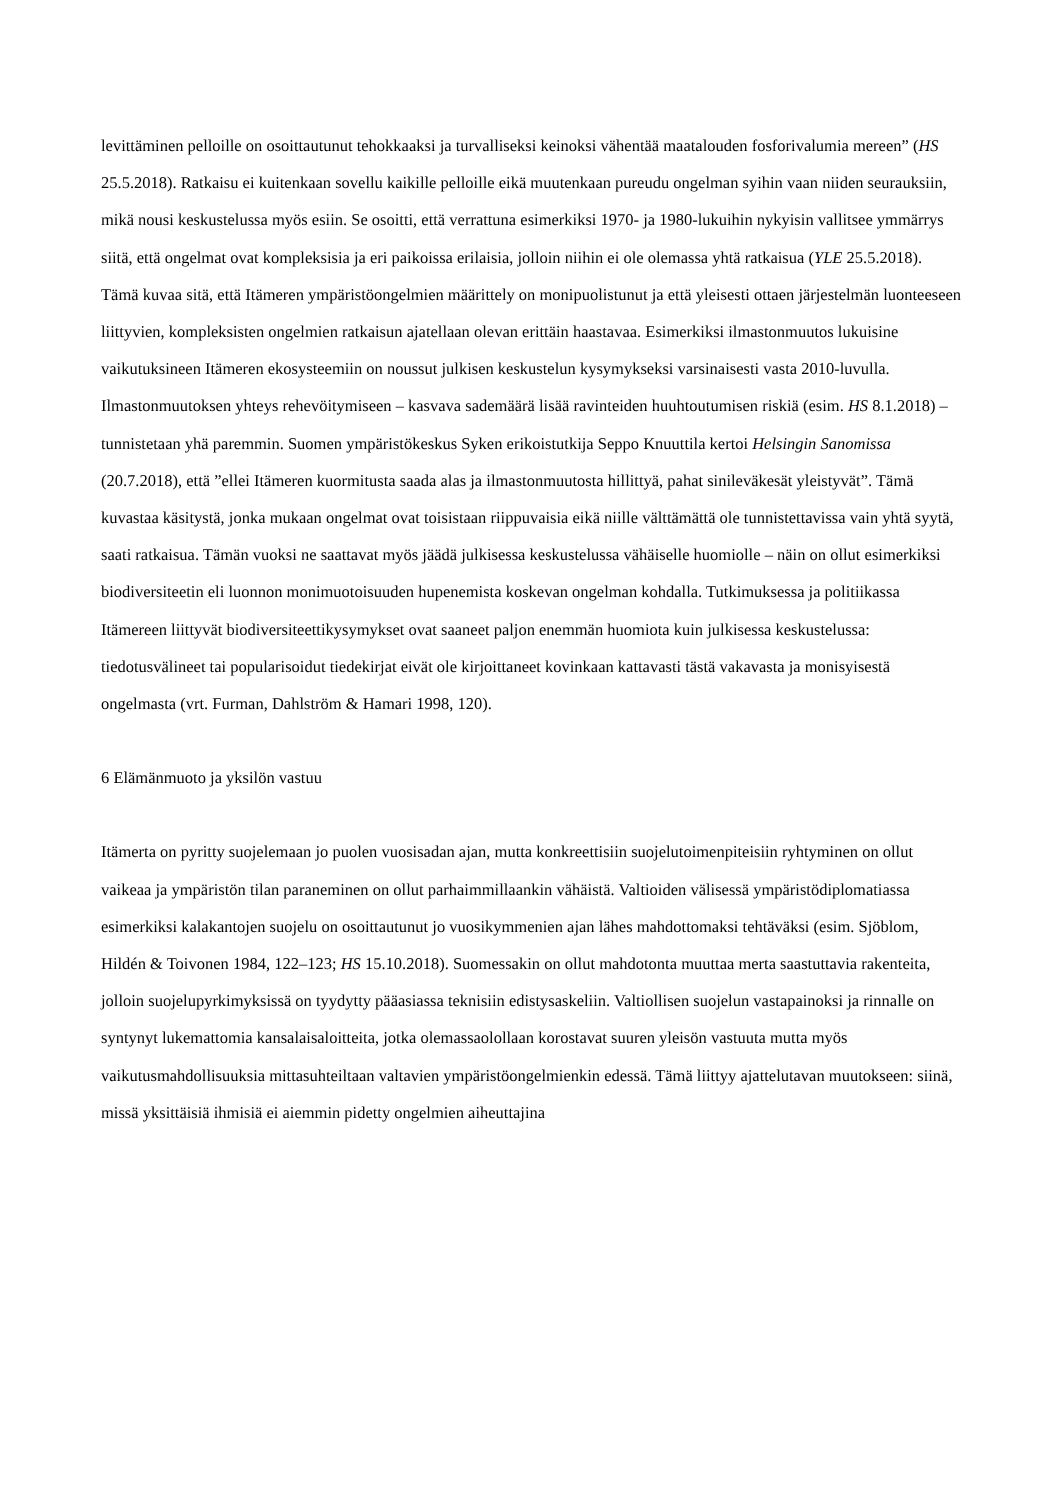levittäminen pelloille on osoittautunut tehokkaaksi ja turvalliseksi keinoksi vähentää maatalouden fosforivalumia mereen” (HS 25.5.2018). Ratkaisu ei kuitenkaan sovellu kaikille pelloille eikä muutenkaan pureudu ongelman syihin vaan niiden seurauksiin, mikä nousi keskustelussa myös esiin. Se osoitti, että verrattuna esimerkiksi 1970- ja 1980-lukuihin nykyisin vallitsee ymmärrys siitä, että ongelmat ovat kompleksisia ja eri paikoissa erilaisia, jolloin niihin ei ole olemassa yhtä ratkaisua (YLE 25.5.2018).
Tämä kuvaa sitä, että Itämeren ympäristöongelmien määrittely on monipuolistunut ja että yleisesti ottaen järjestelmän luonteeseen liittyvien, kompleksisten ongelmien ratkaisun ajatellaan olevan erittäin haastavaa. Esimerkiksi ilmastonmuutos lukuisine vaikutuksineen Itämeren ekosysteemiin on noussut julkisen keskustelun kysymykseksi varsinaisesti vasta 2010-luvulla. Ilmastonmuutoksen yhteys rehevöitymiseen – kasvava sademäärä lisää ravinteiden huuhtoutumisen riskiä (esim. HS 8.1.2018) – tunnistetaan yhä paremmin. Suomen ympäristökeskus Syken erikoistutkija Seppo Knuuttila kertoi Helsingin Sanomissa (20.7.2018), että ”ellei Itämeren kuormitusta saada alas ja ilmastonmuutosta hillittyä, pahat sinileväkesät yleistyvät”. Tämä kuvastaa käsitystä, jonka mukaan ongelmat ovat toisistaan riippuvaisia eikä niille välttämättä ole tunnistettavissa vain yhtä syytä, saati ratkaisua. Tämän vuoksi ne saattavat myös jäädä julkisessa keskustelussa vähäiselle huomiolle – näin on ollut esimerkiksi biodiversiteetin eli luonnon monimuotoisuuden hupenemista koskevan ongelman kohdalla. Tutkimuksessa ja politiikassa Itämereen liittyvät biodiversiteettikysymykset ovat saaneet paljon enemmän huomiota kuin julkisessa keskustelussa: tiedotusvälineet tai popularisoidut tiedekirjat eivät ole kirjoittaneet kovinkaan kattavasti tästä vakavasta ja monisyisestä ongelmasta (vrt. Furman, Dahlström & Hamari 1998, 120).
6 Elämänmuoto ja yksilön vastuu
Itämerta on pyritty suojelemaan jo puolen vuosisadan ajan, mutta konkreettisiin suojelutoimenpiteisiin ryhtyminen on ollut vaikeaa ja ympäristön tilan paraneminen on ollut parhaimmillaankin vähäistä. Valtioiden välisessä ympäristödiplomatiassa esimerkiksi kalakantojen suojelu on osoittautunut jo vuosikymmenien ajan lähes mahdottomaksi tehtäväksi (esim. Sjöblom, Hildén & Toivonen 1984, 122–123; HS 15.10.2018). Suomessakin on ollut mahdotonta muuttaa merta saastuttavia rakenteita, jolloin suojelupyrkimyksissä on tyydytty pääasiassa teknisiin edistysaskeliin. Valtiollisen suojelun vastapainoksi ja rinnalle on syntynyt lukemattomia kansalaisaloitteita, jotka olemassaolollaan korostavat suuren yleisön vastuuta mutta myös vaikutusmahdollisuuksia mittasuhteiltaan valtavien ympäristöongelmienkin edessä. Tämä liittyy ajattelutavan muutokseen: siinä, missä yksittäisiä ihmisiä ei aiemmin pidetty ongelmien aiheuttajina